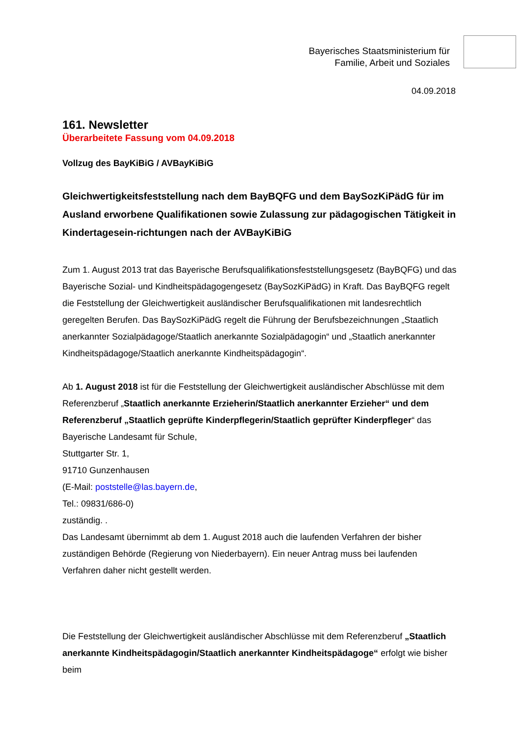Bayerisches Staatsministerium für
Familie, Arbeit und Soziales
04.09.2018
161. Newsletter
Überarbeitete Fassung vom 04.09.2018
Vollzug des BayKiBiG / AVBayKiBiG
Gleichwertigkeitsfeststellung nach dem BayBQFG und dem BaySozKiPädG für im Ausland erworbene Qualifikationen sowie Zulassung zur pädagogischen Tätigkeit in Kindertagesein-richtungen nach der AVBayKiBiG
Zum 1. August 2013 trat das Bayerische Berufsqualifikationsfeststellungsgesetz (BayBQFG) und das Bayerische Sozial- und Kindheitspädagogengesetz (BaySozKiPädG) in Kraft. Das BayBQFG regelt die Feststellung der Gleichwertigkeit ausländischer Berufsqualifikationen mit landesrechtlich geregelten Berufen. Das BaySozKiPädG regelt die Führung der Berufsbezeichnungen „Staatlich anerkannter Sozialpädagoge/Staatlich anerkannte Sozialpädagogin“ und „Staatlich anerkannter Kindheitspädagoge/Staatlich anerkannte Kindheitspädagogin“.
Ab 1. August 2018 ist für die Feststellung der Gleichwertigkeit ausländischer Abschlüsse mit dem Referenzberuf „Staatlich anerkannte Erzieherin/Staatlich anerkannter Erzieher“ und dem Referenzberuf „Staatlich geprüfte Kinderpflegerin/Staatlich geprüfter Kinderpfleger“ das
Bayerische Landesamt für Schule,
Stuttgarter Str. 1,
91710 Gunzenhausen
(E-Mail: poststelle@las.bayern.de,
Tel.: 09831/686-0)
zuständig. .
Das Landesamt übernimmt ab dem 1. August 2018 auch die laufenden Verfahren der bisher zuständigen Behörde (Regierung von Niederbayern). Ein neuer Antrag muss bei laufenden Verfahren daher nicht gestellt werden.
Die Feststellung der Gleichwertigkeit ausländischer Abschlüsse mit dem Referenzberuf „Staatlich anerkannte Kindheitspädagogin/Staatlich anerkannter Kindheitspädagoge“ erfolgt wie bisher beim